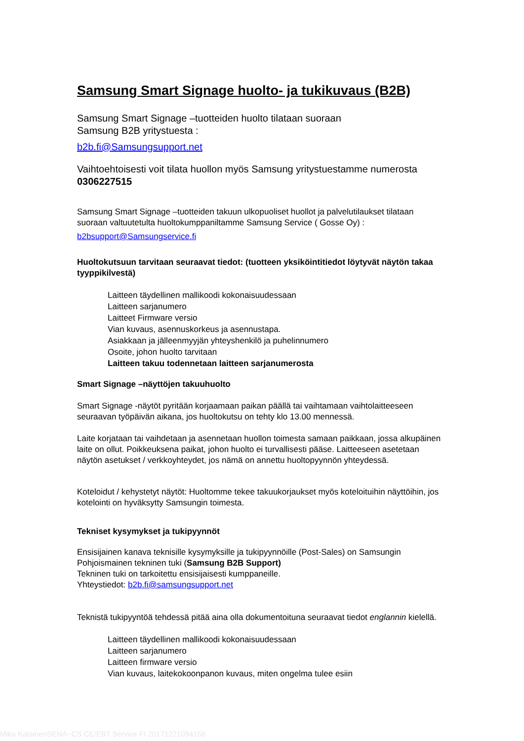Samsung Smart Signage huolto- ja tukikuvaus (B2B)
Samsung Smart Signage –tuotteiden huolto tilataan suoraan
Samsung B2B yritystuesta :
b2b.fi@Samsungsupport.net
Vaihtoehtoisesti voit tilata huollon myös Samsung yritystuestamme numerosta 0306227515
Samsung Smart Signage –tuotteiden takuun ulkopuoliset huollot ja palvelutilaukset tilataan suoraan valtuutetulta huoltokumppaniltamme Samsung Service ( Gosse Oy) :
b2bsupport@Samsungservice.fi
Huoltokutsuun tarvitaan seuraavat tiedot: (tuotteen yksiköintitiedot löytyvät näytön takaa tyyppikilvestä)
Laitteen täydellinen mallikoodi kokonaisuudessaan
Laitteen sarjanumero
Laitteet Firmware versio
Vian kuvaus, asennuskorkeus ja asennustapa.
Asiakkaan ja jälleenmyyjän yhteyshenkilö ja puhelinnumero
Osoite, johon huolto tarvitaan
Laitteen takuu todennetaan laitteen sarjanumerosta
Smart Signage –näyttöjen takuuhuolto
Smart Signage -näytöt pyritään korjaamaan paikan päällä tai vaihtamaan vaihtolaitteeseen seuraavan työpäivän aikana, jos huoltokutsu on tehty klo 13.00 mennessä.
Laite korjataan tai vaihdetaan ja asennetaan huollon toimesta samaan paikkaan, jossa alkupäinen laite on ollut. Poikkeuksena paikat, johon huolto ei turvallisesti pääse. Laitteeseen asetetaan näytön asetukset / verkkoyhteydet, jos nämä on annettu huoltopyynnön yhteydessä.
Koteloidut / kehystetyt näytöt: Huoltomme tekee takuukorjaukset myös koteloituihin näyttöihin, jos kotelointi on hyväksytty Samsungin toimesta.
Tekniset kysymykset ja tukipyynnöt
Ensisijainen kanava teknisille kysymyksille ja tukipyynnöille (Post-Sales) on Samsungin Pohjoismainen tekninen tuki (Samsung B2B Support)
Tekninen tuki on tarkoitettu ensisijaisesti kumppaneille.
Yhteystiedot: b2b.fi@samsungsupport.net
Teknistä tukipyyntöä tehdessä pitää aina olla dokumentoituna seuraavat tiedot englannin kielellä.
Laitteen täydellinen mallikoodi kokonaisuudessaan
Laitteen sarjanumero
Laitteen firmware versio
Vian kuvaus, laitekokoonpanon kuvaus, miten ongelma tulee esiin
Mika KatainenSENA−CS CE/EBT Service FI 20171221094158